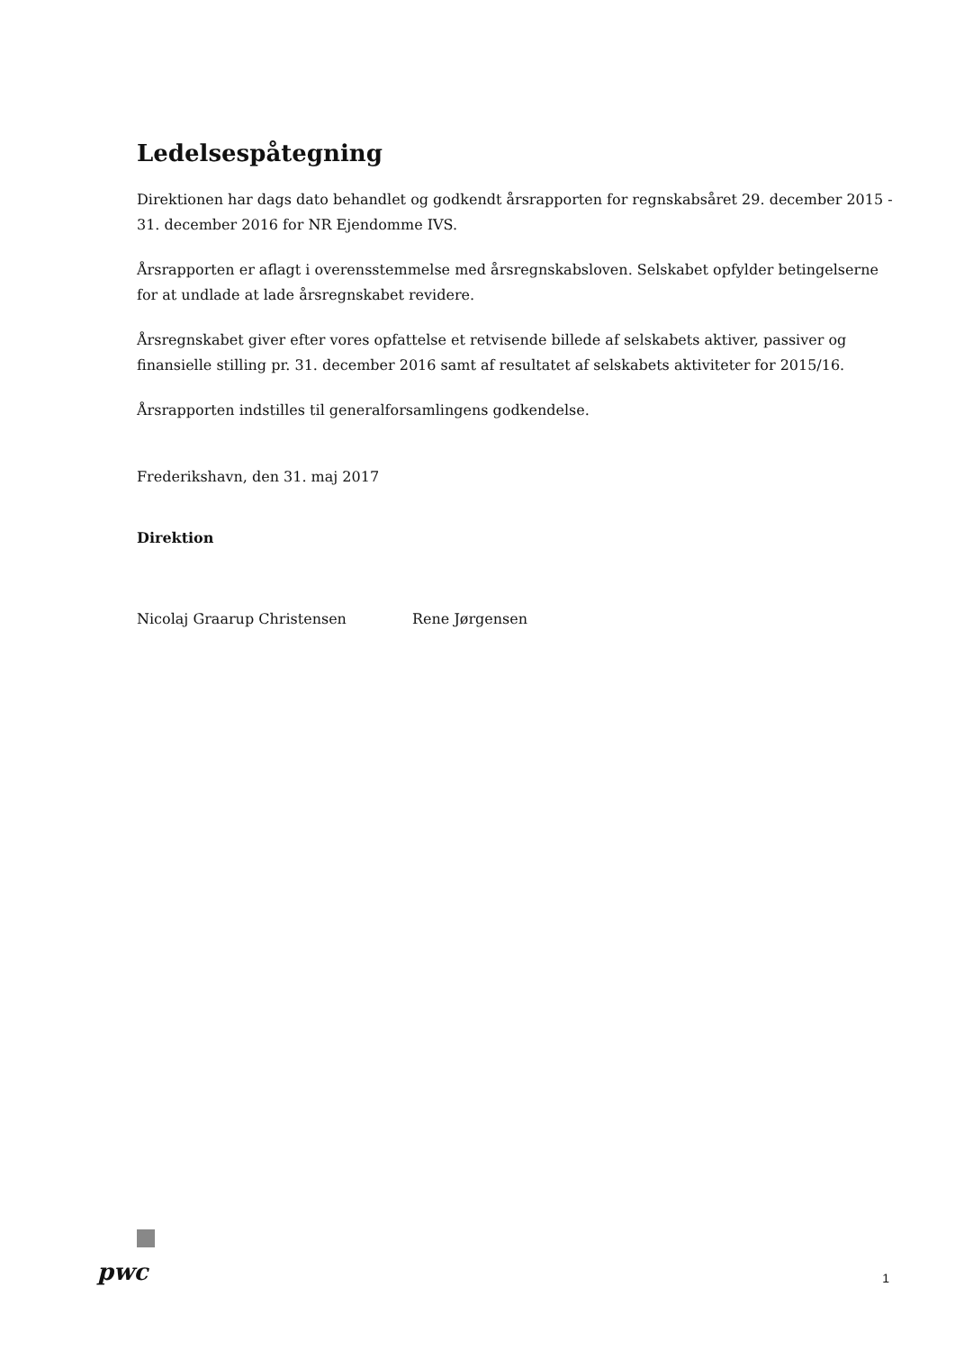Ledelsespåtegning
Direktionen har dags dato behandlet og godkendt årsrapporten for regnskabsåret 29. december 2015 - 31. december 2016 for NR Ejendomme IVS.
Årsrapporten er aflagt i overensstemmelse med årsregnskabsloven. Selskabet opfylder betingelserne for at undlade at lade årsregnskabet revidere.
Årsregnskabet giver efter vores opfattelse et retvisende billede af selskabets aktiver, passiver og finansielle stilling pr. 31. december 2016 samt af resultatet af selskabets aktiviteter for 2015/16.
Årsrapporten indstilles til generalforsamlingens godkendelse.
Frederikshavn, den 31. maj 2017
Direktion
Nicolaj Graarup Christensen Rene Jørgensen
pwc
1